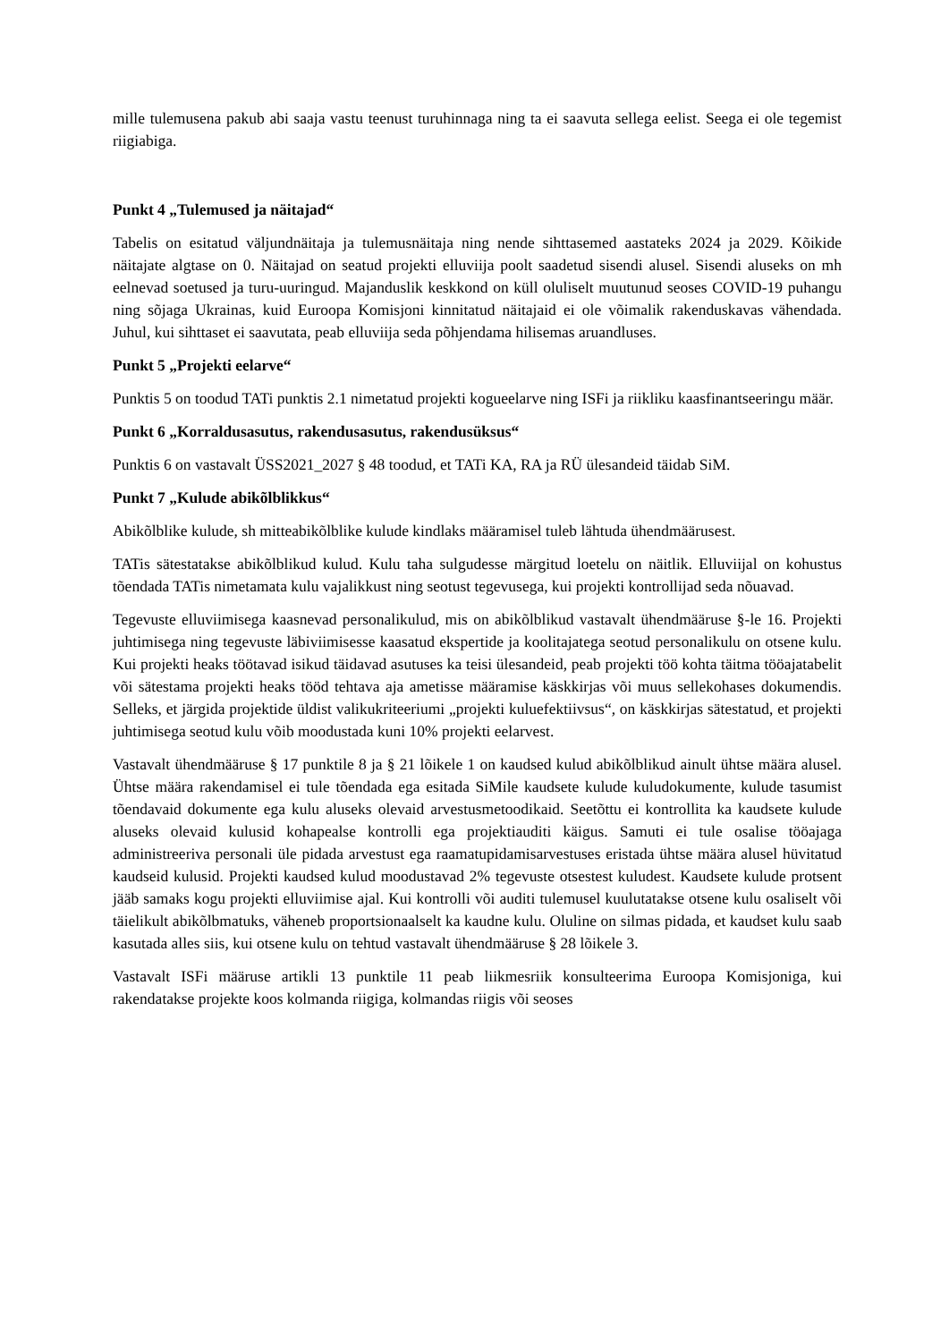mille tulemusena pakub abi saaja vastu teenust turuhinnaga ning ta ei saavuta sellega eelist. Seega ei ole tegemist riigiabiga.
Punkt 4 „Tulemused ja näitajad“
Tabelis on esitatud väljundnäitaja ja tulemusnäitaja ning nende sihttasemed aastateks 2024 ja 2029. Kõikide näitajate algtase on 0. Näitajad on seatud projekti elluviija poolt saadetud sisendi alusel. Sisendi aluseks on mh eelnevad soetused ja turu-uuringud. Majanduslik keskkond on küll oluliselt muutunud seoses COVID-19 puhangu ning sõjaga Ukrainas, kuid Euroopa Komisjoni kinnitatud näitajaid ei ole võimalik rakenduskavas vähendada. Juhul, kui sihttaset ei saavutata, peab elluviija seda põhjendama hilisemas aruandluses.
Punkt 5 „Projekti eelarve“
Punktis 5 on toodud TATi punktis 2.1 nimetatud projekti kogueelarve ning ISFi ja riikliku kaasfinantseeringu määr.
Punkt 6 „Korraldusasutus, rakendusasutus, rakendusüksus“
Punktis 6 on vastavalt ÜSS2021_2027 § 48 toodud, et TATi KA, RA ja RÜ ülesandeid täidab SiM.
Punkt 7 „Kulude abikõlblikkus“
Abikõlblike kulude, sh mitteabikõlblike kulude kindlaks määramisel tuleb lähtuda ühendmäärusest.
TATis sätestatakse abikõlblikud kulud. Kulu taha sulgudesse märgitud loetelu on näitlik. Elluviijal on kohustus tõendada TATis nimetamata kulu vajalikkust ning seotust tegevusega, kui projekti kontrollijad seda nõuavad.
Tegevuste elluviimisega kaasnevad personalikulud, mis on abikõlblikud vastavalt ühendmääruse §-le 16. Projekti juhtimisega ning tegevuste läbiviimisesse kaasatud ekspertide ja koolitajatega seotud personalikulu on otsene kulu. Kui projekti heaks töötavad isikud täidavad asutuses ka teisi ülesandeid, peab projekti töö kohta täitma tööajatabelit või sätestama projekti heaks tööd tehtava aja ametisse määramise käskkirjas või muus sellekohases dokumendis. Selleks, et järgida projektide üldist valikukriteeriumi „projekti kuluefektiivsus“, on käskkirjas sätestatud, et projekti juhtimisega seotud kulu võib moodustada kuni 10% projekti eelarvest.
Vastavalt ühendmääruse § 17 punktile 8 ja § 21 lõikele 1 on kaudsed kulud abikõlblikud ainult ühtse määra alusel. Ühtse määra rakendamisel ei tule tõendada ega esitada SiMile kaudsete kulude kuludokumente, kulude tasumist tõendavaid dokumente ega kulu aluseks olevaid arvestusmetoodikaid. Seetõttu ei kontrollita ka kaudsete kulude aluseks olevaid kulusid kohapealse kontrolli ega projektiauditi käigus. Samuti ei tule osalise tööajaga administreeriva personali üle pidada arvestust ega raamatupidamisarvestuses eristada ühtse määra alusel hüvitatud kaudseid kulusid. Projekti kaudsed kulud moodustavad 2% tegevuste otsestest kuludest. Kaudsete kulude protsent jääb samaks kogu projekti elluviimise ajal. Kui kontrolli või auditi tulemusel kuulutatakse otsene kulu osaliselt või täielikult abikõlbmatuks, väheneb proportsionaalselt ka kaudne kulu. Oluline on silmas pidada, et kaudset kulu saab kasutada alles siis, kui otsene kulu on tehtud vastavalt ühendmääruse § 28 lõikele 3.
Vastavalt ISFi määruse artikli 13 punktile 11 peab liikmesriik konsulteerima Euroopa Komisjoniga, kui rakendatakse projekte koos kolmanda riigiga, kolmandas riigis või seoses